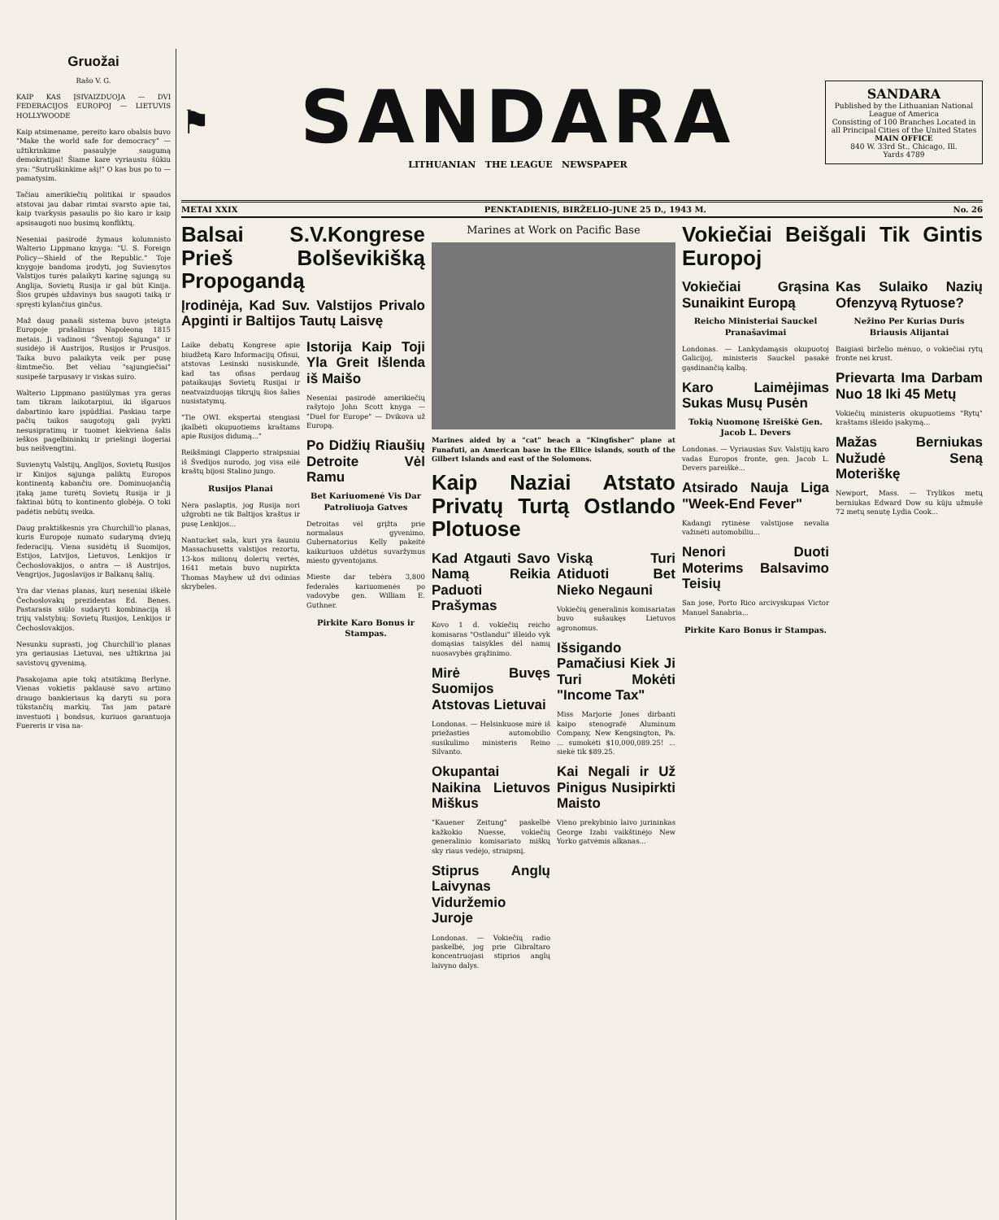Gruožai
Rašo V. G.
KAIP KAS ĮSIVAIZDUOJA — DVI FEDERACIJOS EUROPOJ — LIETUVIS HOLLYWOODE
Kaip atsimename, pereito karo obalsis buvo "Make the world safe for democracy" — užtikrinkime pasaulyje saugumą demokratijai! Šiame kare vyriausiu šūkiu yra: "Sutruškinkime ašį!" O kas bus po to — pamatysim.
Tačiau amerikiečių politikai ir spaudos atstovai jau dabar rimtai svarsto apie tai, kaip tvarkysis pasaulis po šio karo ir kaip apsisaugoti nuo busimų konfliktų.
Neseniai pasirodė žymaus kolumnisto Walterio Lippmano knyga: "U. S. Foreign Policy—Shield of the Republic." Toje knygoje bandoma įrodyti, jog Suvienytos Valstijos turės palaikyti karinę sąjungą su Anglija, Sovietų Rusija ir gal būt Kinija. Šios grupės uždavinys bus saugoti taiką ir spręsti kylančius ginčus.
Maž daug panaši sistema buvo įsteigta Europoje prašalinus Napoleoną 1815 metais. Ji vadinosi "Šventoji Sąjunga" ir susidėjo iš Austrijos, Rusijos ir Prusijos. Taika buvo palaikyta veik per pusę šimtmečio. Bet vėliau "sąjungiečiai" susipešė tarpusavy ir viskas suiro.
Walterio Lippmano pasiūlymas yra geras tam tikram laikotarpiui, iki išgaruos dabartinio karo įspūdžiai. Paskiau tarpe pačių taikos saugotojų gali įvykti nesusipratimų ir tuomet kiekviena šalis ieškos pagelbininkų ir priešingi ilogeriai bus neišvengtini.
Suvienytų Valstijų, Anglijos, Sovietų Rusijos ir Kinijos sąjunga paliktų Europos kontinentą kabančiu ore. Dominuojančią įtaką jame turėtų Sovietų Rusija ir ji faktinai būtų to kontinento globėja. O toki padėtis nebūtų sveika.
Daug praktiškesnis yra Churchill'io planas, kuris Europoje numato sudarymą dviejų federacijų. Viena susidėtų iš Suomijos, Estijos, Latvijos, Lietuvos, Lenkijos ir Čechoslovakijos, o antra — iš Austrijos, Vengrijos, Jugoslavijos ir Balkanų šalių.
Yra dar vienas planas, kurį neseniai iškėlė Čechoslovakų prezidentas Ed. Benes. Pastarasis siūlo sudaryti kombinaciją iš trijų valstybių: Sovietų Rusijos, Lenkijos ir Čechoslovakijos.
Nesunku suprasti, jog Churchill'io planas yra geriausias Lietuvai, nes užtikrina jai savistovų gyvenimą.
Pasakojama apie tokį atsitikimą Berlyne. Vienas vokietis paklausė savo artimo draugo bankieriaus ką daryti su pora tūkstančių markių. Tas jam patarė investuoti į bondsus, kuriuos garantuoja Fuereris ir visa na-
⚑
SANDARA
LITHUANIAN THE LEAGUE NEWSPAPER
SANDARA
Published by the Lithuanian National League of America
Consisting of 100 Branches Located in all Principal Cities of the United States
MAIN OFFICE
840 W. 33rd St., Chicago, Ill.
Yards 4789
METAI XXIX PENKTADIENIS, BIRŽELIO-JUNE 25 D., 1943 M. No. 26
Balsai S.V.Kongrese Prieš Bolševikišką Propogandą
Įrodinėja, Kad Suv. Valstijos Privalo Apginti ir Baltijos Tautų Laisvę
Laike debatų Kongrese apie biudžetą Karo Informacijų Ofisui, atstovas Lesinski nusiskundė, kad tas ofisas perdaug pataikaująs Sovietų Rusijai ir neatvaizduojąs tikrųjų šios šalies nusistatymų.
"Tie OWI. ekspertai stengiasi įkalbėti okupuotiems kraštams apie Rusijos didumą..."
Reikšmingi Clapperio straipsniai iš Švedijos nurodo, jog visa eilė kraštų bijosi Stalino jungo.
Rusijos Planai
Nėra paslaptis, jog Rusija nori užgrobti ne tik Baltijos kraštus ir pusę Lenkijos...
Nantucket sala, kuri yra šauniu Massachusetts valstijos rezortu, 13-kos milionų dolerių vertės, 1641 metais buvo nupirkta Thomas Mayhew už dvi odinias skrybeles.
Istorija Kaip Toji Yla Greit Išlenda iš Maišo
Neseniai pasirodė amerikiečių rašytojo John Scott knyga — "Duel for Europe" — Dvikova už Europą.
Po Didžių Riaušių Detroite Vėl Ramu
Bet Kariuomenė Vis Dar Patroliuoja Gatves
Detroitas vėl grįžta prie normalaus gyvenimo. Gubernatorius Kelly pakeitė kaikuriuos uždėtus suvaržymus miesto gyventojams.
Mieste dar tebėra 3,800 federalės kariuomenės po vadovybe gen. William E. Guthner.
Pirkite Karo Bonus ir Stampas.
Marines at Work on Pacific Base
Marines aided by a "cat" beach a "Kingfisher" plane at Funafuti, an American base in the Ellice islands, south of the Gilbert Islands and east of the Solomons.
Kaip Naziai Atstato Privatų Turtą Ostlando Plotuose
Kad Atgauti Savo Namą Reikia Paduoti Prašymas
Kovo 1 d. vokiečių reicho komisaras "Ostlandui" išleido vyk domąsias taisykles dėl namų nuosavybės grąžinimo.
Mirė Buvęs Suomijos Atstovas Lietuvai
Londonas. — Helsinkuose mirė iš priežasties automobilio susikulimo ministeris Reino Silvanto.
Okupantai Naikina Lietuvos Miškus
"Kauener Zeitung" paskelbė kažkokio Nuesse, vokiečių generalinio komisariato miškų sky riaus vedėjo, straipsnį.
Stiprus Anglų Laivynas Viduržemio Juroje
Londonas. — Vokiečių radio paskelbė, jog prie Gibraltaro koncentruojasi stiprios anglų laivyno dalys.
Viską Turi Atiduoti Bet Nieko Negauni
Vokiečių generalinis komisariatas buvo sušaukęs Lietuvos agronomus.
Išsigando Pamačiusi Kiek Ji Turi Mokėti "Income Tax"
Miss Marjorie Jones dirbanti kaipo stenografė Aluminum Company, New Kengsington, Pa. ... sumokėti $10,000,089.25! ... siekė tik $89.25.
Kai Negali ir Už Pinigus Nusipirkti Maisto
Vieno prekybinio laivo jurininkas George Izabi vaikštinėjo New Yorko gatvėmis alkanas...
Vokiečiai Beišgali Tik Gintis Europoj
Vokiečiai Grąsina Sunaikint Europą
Reicho Ministeriai Sauckel Pranašavimai
Londonas. — Lankydamąsis okupuotoj Galicijoj, ministeris Sauckel pasakė gąsdinančią kalbą.
Karo Laimėjimas Sukas Musų Pusėn
Tokią Nuomonę Išreiškė Gen. Jacob L. Devers
Londonas. — Vyriausias Suv. Valstijų karo vadas Europos fronte, gen. Jacob L. Devers pareiškė...
Atsirado Nauja Liga "Week-End Fever"
Kadangi rytinėse valstijose nevalia važinėti automobiliu...
Nenori Duoti Moterims Balsavimo Teisių
San jose, Porto Rico arcivyskupas Victor Manuel Sanabria...
Pirkite Karo Bonus ir Stampas.
Kas Sulaiko Nazių Ofenzyvą Rytuose?
Nežino Per Kurias Duris Briausis Alijantai
Baigiasi birželio mėnuo, o vokiečiai rytų fronte nei krust.
Prievarta Ima Darbam Nuo 18 Iki 45 Metų
Vokiečių ministeris okupuotiems "Rytų" kraštams išleido įsakymą...
Mažas Berniukas Nužudė Seną Moteriškę
Newport, Mass. — Trylikos metų berniukas Edward Dow su kūju užmušė 72 metų senutę Lydia Cook...